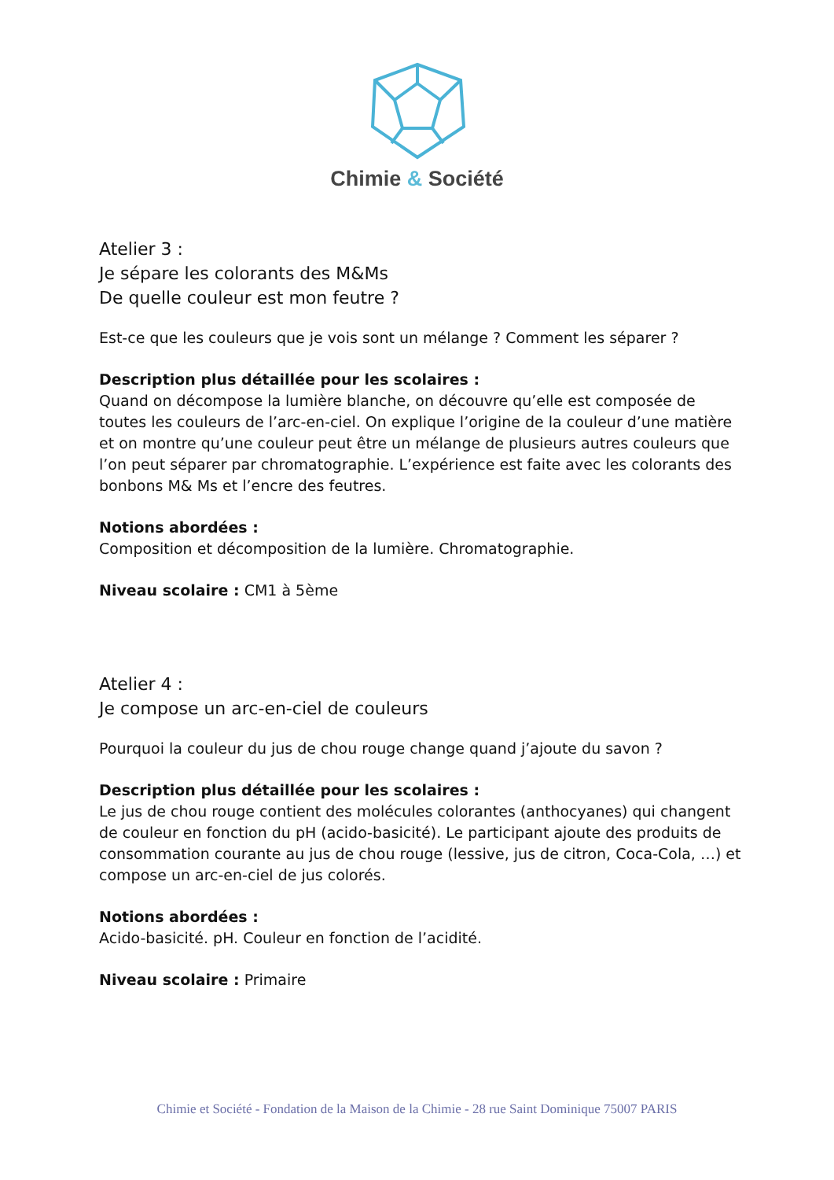Chimie & Société
Atelier 3 :
Je sépare les colorants des M&Ms
De quelle couleur est mon feutre ?
Est-ce que les couleurs que je vois sont un mélange ? Comment les séparer ?
Description plus détaillée pour les scolaires :
Quand on décompose la lumière blanche, on découvre qu’elle est composée de toutes les couleurs de l’arc-en-ciel. On explique l’origine de la couleur d’une matière et on montre qu’une couleur peut être un mélange de plusieurs autres couleurs que l’on peut séparer par chromatographie. L’expérience est faite avec les colorants des bonbons M& Ms et l’encre des feutres.
Notions abordées :
Composition et décomposition de la lumière. Chromatographie.
Niveau scolaire : CM1 à 5ème
Atelier 4 :
Je compose un arc-en-ciel de couleurs
Pourquoi la couleur du jus de chou rouge change quand j’ajoute du savon ?
Description plus détaillée pour les scolaires :
Le jus de chou rouge contient des molécules colorantes (anthocyanes) qui changent de couleur en fonction du pH (acido-basicité). Le participant ajoute des produits de consommation courante au jus de chou rouge (lessive, jus de citron, Coca-Cola, …) et compose un arc-en-ciel de jus colorés.
Notions abordées :
Acido-basicité. pH. Couleur en fonction de l’acidité.
Niveau scolaire : Primaire
Chimie et Société - Fondation de la Maison de la Chimie - 28 rue Saint Dominique 75007 PARIS